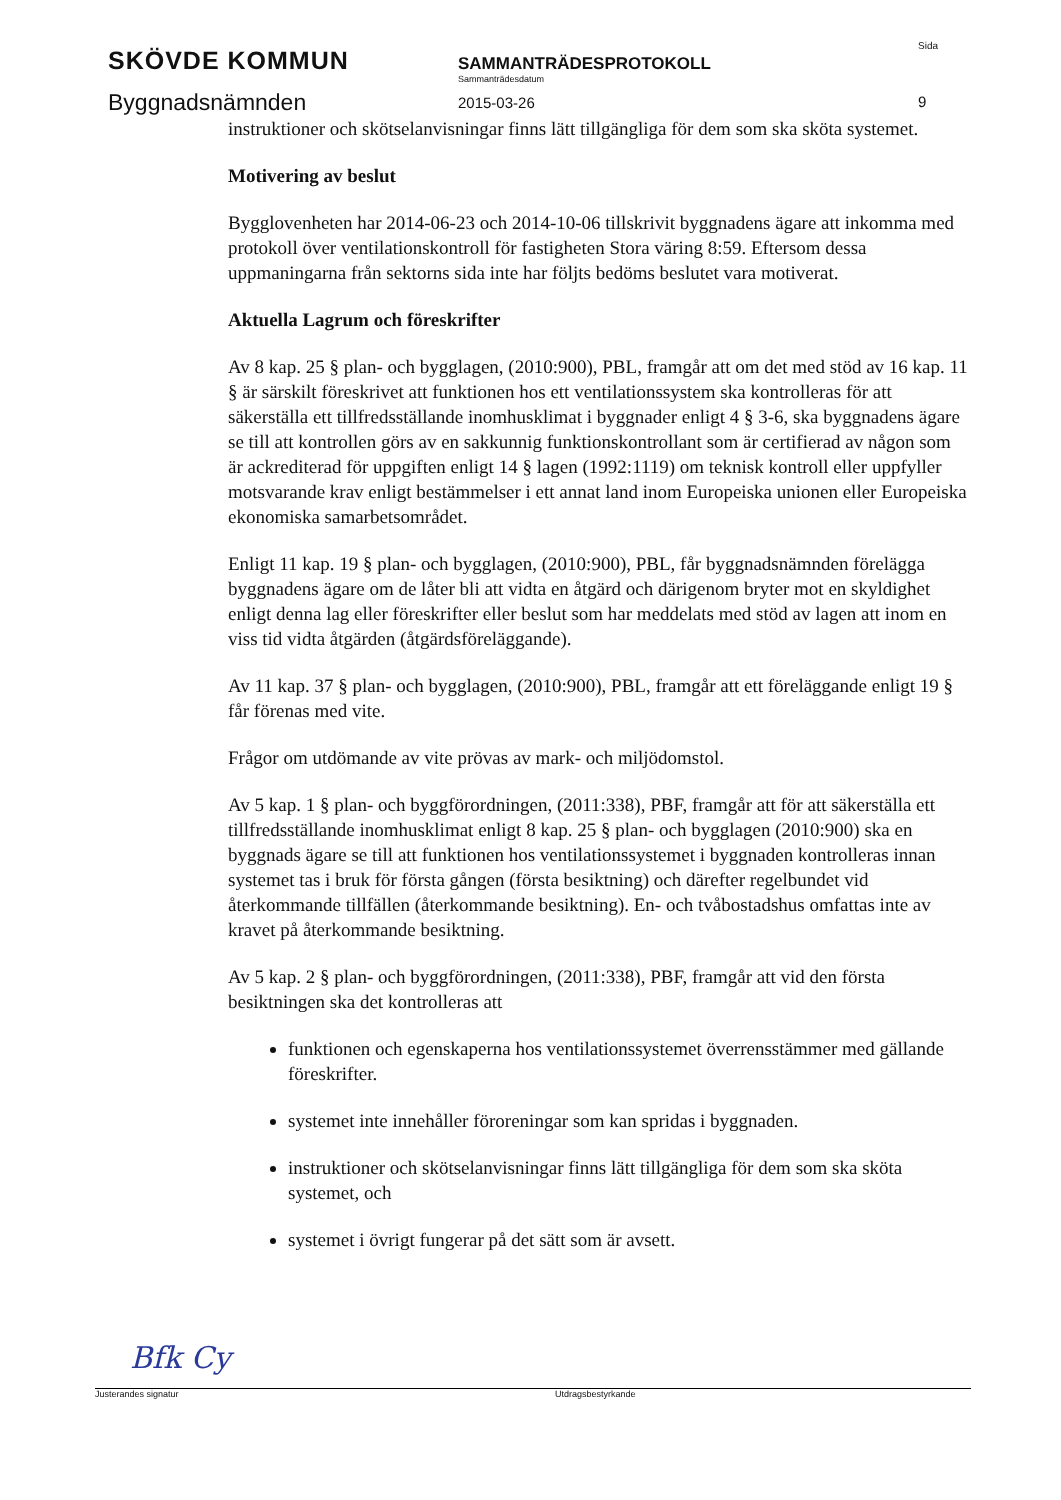SKÖVDE KOMMUN
Byggnadsnämnden
SAMMANTRÄDESPROTOKOLL
Sammanträdesdatum
2015-03-26
Sida
9
instruktioner och skötselanvisningar finns lätt tillgängliga för dem som ska sköta systemet.
Motivering av beslut
Bygglovenheten har 2014-06-23 och 2014-10-06 tillskrivit byggnadens ägare att inkomma med protokoll över ventilationskontroll för fastigheten Stora väring 8:59. Eftersom dessa uppmaningarna från sektorns sida inte har följts bedöms beslutet vara motiverat.
Aktuella Lagrum och föreskrifter
Av 8 kap. 25 § plan- och bygglagen, (2010:900), PBL, framgår att om det med stöd av 16 kap. 11 § är särskilt föreskrivet att funktionen hos ett ventilationssystem ska kontrolleras för att säkerställa ett tillfredsställande inomhusklimat i byggnader enligt 4 § 3-6, ska byggnadens ägare se till att kontrollen görs av en sakkunnig funktionskontrollant som är certifierad av någon som är ackrediterad för uppgiften enligt 14 § lagen (1992:1119) om teknisk kontroll eller uppfyller motsvarande krav enligt bestämmelser i ett annat land inom Europeiska unionen eller Europeiska ekonomiska samarbetsområdet.
Enligt 11 kap. 19 § plan- och bygglagen, (2010:900), PBL, får byggnadsnämnden förelägga byggnadens ägare om de låter bli att vidta en åtgärd och därigenom bryter mot en skyldighet enligt denna lag eller föreskrifter eller beslut som har meddelats med stöd av lagen att inom en viss tid vidta åtgärden (åtgärdsföreläggande).
Av 11 kap. 37 § plan- och bygglagen, (2010:900), PBL, framgår att ett föreläggande enligt 19 § får förenas med vite.
Frågor om utdömande av vite prövas av mark- och miljödomstol.
Av 5 kap. 1 § plan- och byggförordningen, (2011:338), PBF, framgår att för att säkerställa ett tillfredsställande inomhusklimat enligt 8 kap. 25 § plan- och bygglagen (2010:900) ska en byggnads ägare se till att funktionen hos ventilationssystemet i byggnaden kontrolleras innan systemet tas i bruk för första gången (första besiktning) och därefter regelbundet vid återkommande tillfällen (återkommande besiktning). En- och tvåbostadshus omfattas inte av kravet på återkommande besiktning.
Av 5 kap. 2 § plan- och byggförordningen, (2011:338), PBF, framgår att vid den första besiktningen ska det kontrolleras att
funktionen och egenskaperna hos ventilationssystemet överrensstämmer med gällande föreskrifter.
systemet inte innehåller föroreningar som kan spridas i byggnaden.
instruktioner och skötselanvisningar finns lätt tillgängliga för dem som ska sköta systemet, och
systemet i övrigt fungerar på det sätt som är avsett.
Bfk Cy
Justerandes signatur Utdragsbestyrkande